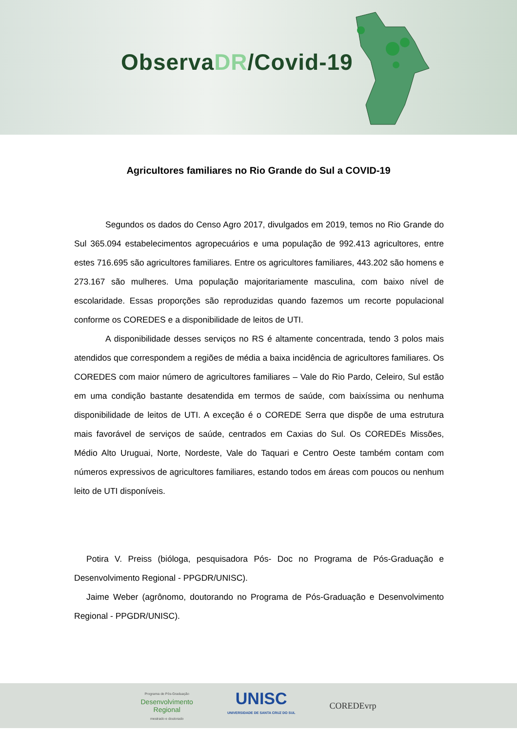ObservaDR/Covid-19
Agricultores familiares no Rio Grande do Sul a COVID-19
Segundos os dados do Censo Agro 2017, divulgados em 2019, temos no Rio Grande do Sul 365.094 estabelecimentos agropecuários e uma população de 992.413 agricultores, entre estes 716.695 são agricultores familiares. Entre os agricultores familiares, 443.202 são homens e 273.167 são mulheres. Uma população majoritariamente masculina, com baixo nível de escolaridade. Essas proporções são reproduzidas quando fazemos um recorte populacional conforme os COREDES e a disponibilidade de leitos de UTI.
A disponibilidade desses serviços no RS é altamente concentrada, tendo 3 polos mais atendidos que correspondem a regiões de média a baixa incidência de agricultores familiares. Os COREDES com maior número de agricultores familiares – Vale do Rio Pardo, Celeiro, Sul estão em uma condição bastante desatendida em termos de saúde, com baixíssima ou nenhuma disponibilidade de leitos de UTI. A exceção é o COREDE Serra que dispõe de uma estrutura mais favorável de serviços de saúde, centrados em Caxias do Sul. Os COREDEs Missões, Médio Alto Uruguai, Norte, Nordeste, Vale do Taquari e Centro Oeste também contam com números expressivos de agricultores familiares, estando todos em áreas com poucos ou nenhum leito de UTI disponíveis.
Potira V. Preiss (bióloga, pesquisadora Pós- Doc no Programa de Pós-Graduação e Desenvolvimento Regional - PPGDR/UNISC).
Jaime Weber (agrônomo, doutorando no Programa de Pós-Graduação e Desenvolvimento Regional - PPGDR/UNISC).
Programa de Pós-Graduação
Desenvolvimento
Regional
mestrado e doutorado
UNISC
UNIVERSIDADE DE SANTA CRUZ DO SUL
COREDEvrp